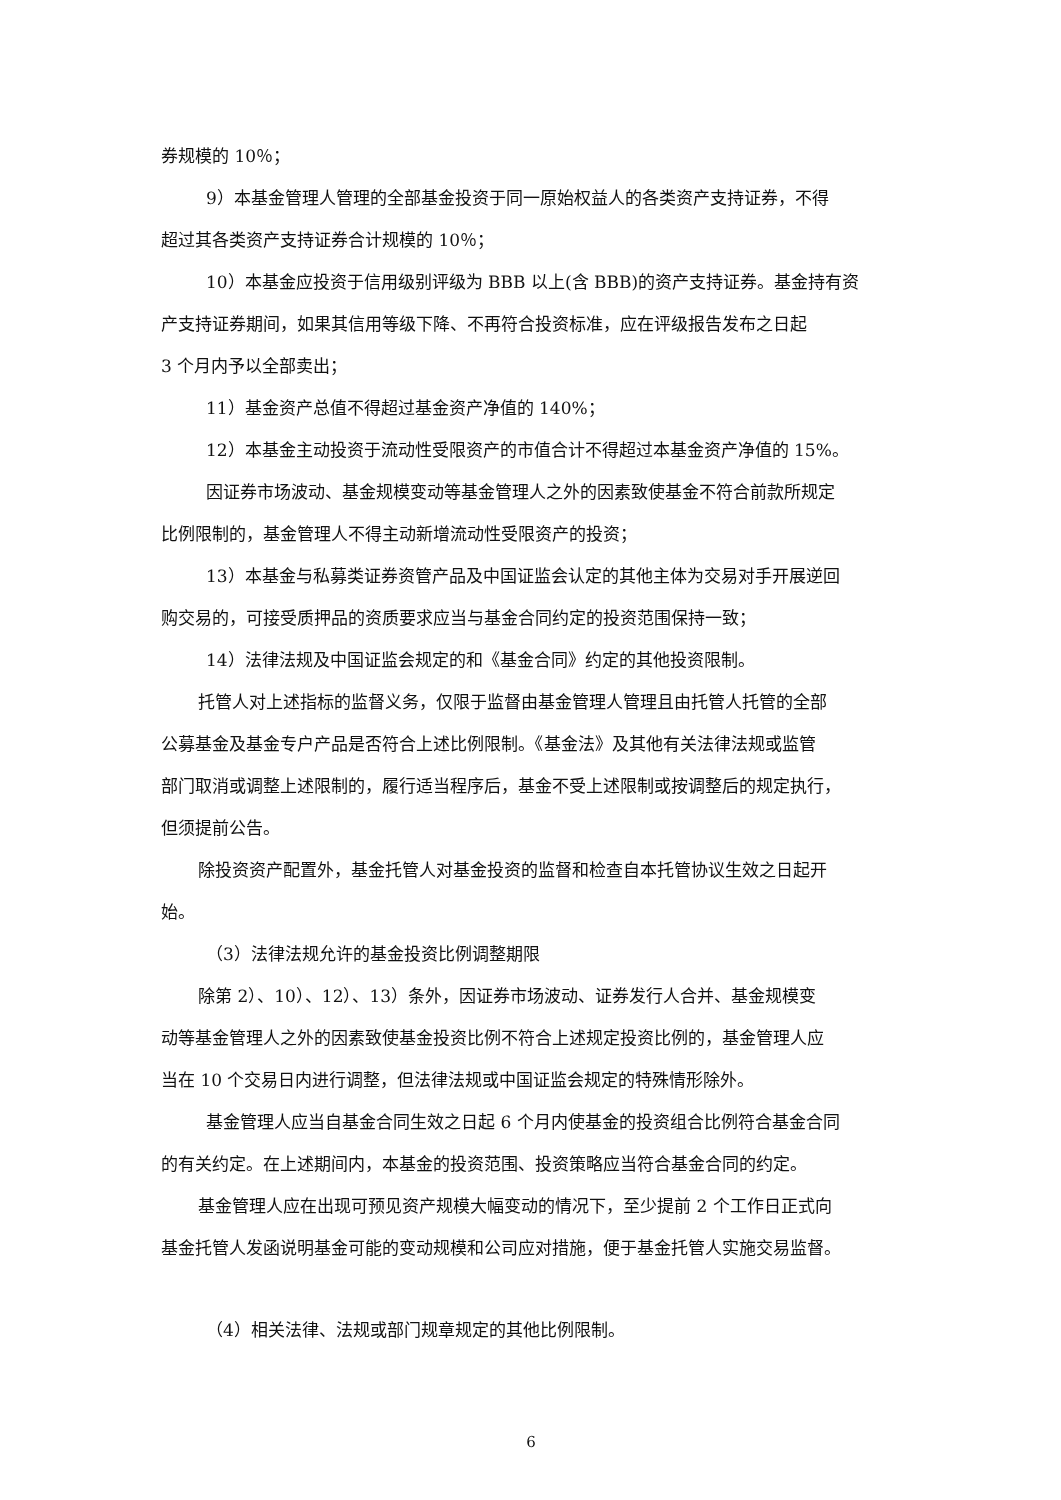券规模的 10％；
9）本基金管理人管理的全部基金投资于同一原始权益人的各类资产支持证券，不得
超过其各类资产支持证券合计规模的 10％；
10）本基金应投资于信用级别评级为 BBB 以上(含 BBB)的资产支持证券。基金持有资
产支持证券期间，如果其信用等级下降、不再符合投资标准，应在评级报告发布之日起
3 个月内予以全部卖出；
11）基金资产总值不得超过基金资产净值的 140%；
12）本基金主动投资于流动性受限资产的市值合计不得超过本基金资产净值的 15%。
因证券市场波动、基金规模变动等基金管理人之外的因素致使基金不符合前款所规定
比例限制的，基金管理人不得主动新增流动性受限资产的投资；
13）本基金与私募类证券资管产品及中国证监会认定的其他主体为交易对手开展逆回
购交易的，可接受质押品的资质要求应当与基金合同约定的投资范围保持一致；
14）法律法规及中国证监会规定的和《基金合同》约定的其他投资限制。
托管人对上述指标的监督义务，仅限于监督由基金管理人管理且由托管人托管的全部
公募基金及基金专户产品是否符合上述比例限制。《基金法》及其他有关法律法规或监管
部门取消或调整上述限制的，履行适当程序后，基金不受上述限制或按调整后的规定执行，
但须提前公告。
除投资资产配置外，基金托管人对基金投资的监督和检查自本托管协议生效之日起开
始。
（3）法律法规允许的基金投资比例调整期限
除第 2）、10）、12）、13）条外，因证券市场波动、证券发行人合并、基金规模变
动等基金管理人之外的因素致使基金投资比例不符合上述规定投资比例的，基金管理人应
当在 10 个交易日内进行调整，但法律法规或中国证监会规定的特殊情形除外。
基金管理人应当自基金合同生效之日起 6 个月内使基金的投资组合比例符合基金合同
的有关约定。在上述期间内，本基金的投资范围、投资策略应当符合基金合同的约定。
基金管理人应在出现可预见资产规模大幅变动的情况下，至少提前 2 个工作日正式向
基金托管人发函说明基金可能的变动规模和公司应对措施，便于基金托管人实施交易监督。
（4）相关法律、法规或部门规章规定的其他比例限制。
6